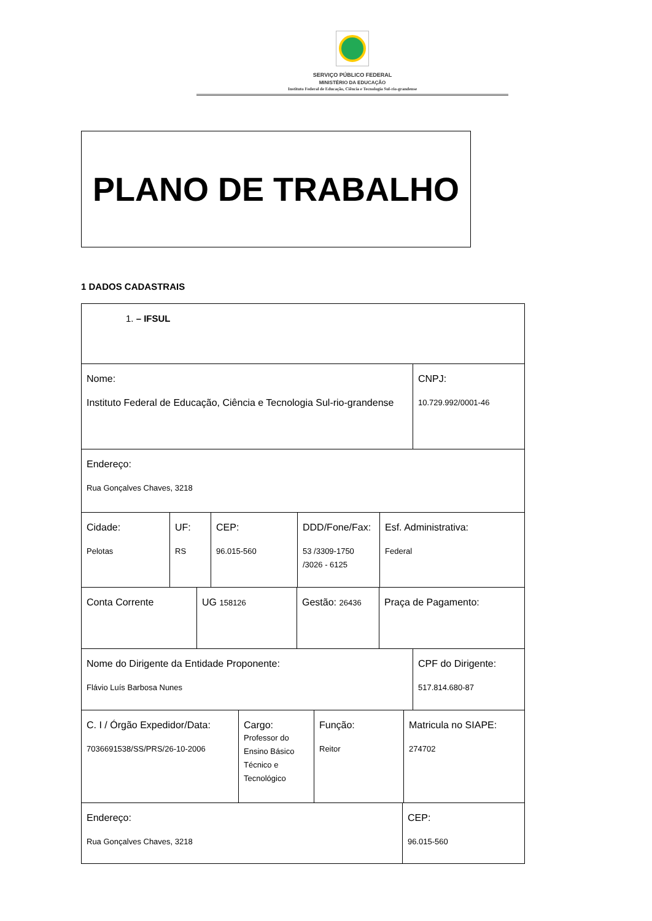SERVIÇO PÚBLICO FEDERAL
MINISTÉRIO DA EDUCAÇÃO
Instituto Federal de Educação, Ciência e Tecnologia Sul-rio-grandense
PLANO DE TRABALHO
1 DADOS CADASTRAIS
| 1. – IFSUL |
| Nome: Instituto Federal de Educação, Ciência e Tecnologia Sul-rio-grandense | CNPJ: 10.729.992/0001-46 |
| Endereço: Rua Gonçalves Chaves, 3218 |
| Cidade: Pelotas | UF: RS | CEP: 96.015-560 | DDD/Fone/Fax: 53 /3309-1750 /3026 - 6125 | Esf. Administrativa: Federal |
| Conta Corrente | UG 158126 | Gestão: 26436 | Praça de Pagamento: |
| Nome do Dirigente da Entidade Proponente: Flávio Luís Barbosa Nunes | CPF do Dirigente: 517.814.680-87 |
| C. I / Órgão Expedidor/Data: 7036691538/SS/PRS/26-10-2006 | Cargo: Professor do Ensino Básico Técnico e Tecnológico | Função: Reitor | Matricula no SIAPE: 274702 |
| Endereço: Rua Gonçalves Chaves, 3218 | CEP: 96.015-560 |